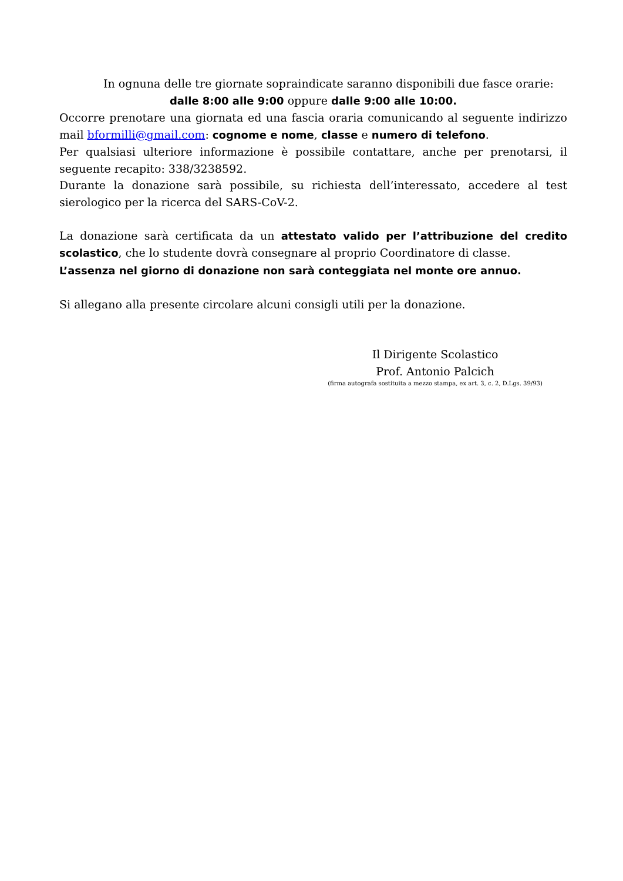In ognuna delle tre giornate sopraindicate saranno disponibili due fasce orarie:
dalle 8:00 alle 9:00 oppure dalle 9:00 alle 10:00.
Occorre prenotare una giornata ed una fascia oraria comunicando al seguente indirizzo mail bformilli@gmail.com: cognome e nome, classe e numero di telefono.
Per qualsiasi ulteriore informazione è possibile contattare, anche per prenotarsi, il seguente recapito: 338/3238592.
Durante la donazione sarà possibile, su richiesta dell’interessato, accedere al test sierologico per la ricerca del SARS-CoV-2.
La donazione sarà certificata da un attestato valido per l’attribuzione del credito scolastico, che lo studente dovrà consegnare al proprio Coordinatore di classe.
L’assenza nel giorno di donazione non sarà conteggiata nel monte ore annuo.
Si allegano alla presente circolare alcuni consigli utili per la donazione.
Il Dirigente Scolastico
Prof. Antonio Palcich
(firma autografa sostituita a mezzo stampa, ex art. 3, c. 2, D.Lgs. 39/93)